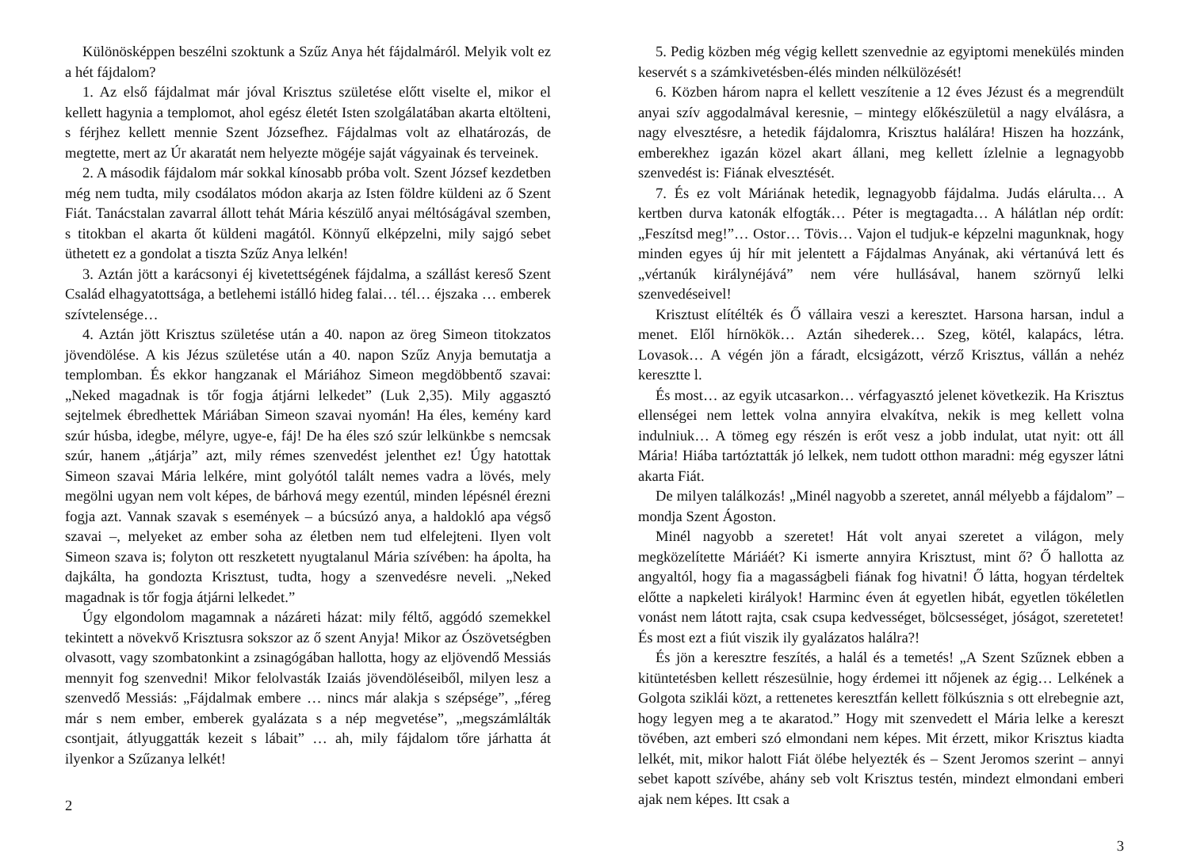Különösképpen beszélni szoktunk a Szűz Anya hét fájdalmáról. Melyik volt ez a hét fájdalom?
1. Az első fájdalmat már jóval Krisztus születése előtt viselte el, mikor el kellett hagynia a templomot, ahol egész életét Isten szolgálatában akarta eltölteni, s férjhez kellett mennie Szent Józsefhez. Fájdalmas volt az elhatározás, de megtette, mert az Úr akaratát nem helyezte mögéje saját vágyainak és terveinek.
2. A második fájdalom már sokkal kínosabb próba volt. Szent József kezdetben még nem tudta, mily csodálatos módon akarja az Isten földre küldeni az ő Szent Fiát. Tanácstalan zavarral állott tehát Mária készülő anyai méltóságával szemben, s titokban el akarta őt küldeni magától. Könnyű elképzelni, mily sajgó sebet üthetett ez a gondolat a tiszta Szűz Anya lelkén!
3. Aztán jött a karácsonyi éj kivetettségének fájdalma, a szállást kereső Szent Család elhagyatottsága, a betlehemi istálló hideg falai… tél… éjszaka … emberek szívtelensége…
4. Aztán jött Krisztus születése után a 40. napon az öreg Simeon titokzatos jövendölése. A kis Jézus születése után a 40. napon Szűz Anyja bemutatja a templomban. És ekkor hangzanak el Máriához Simeon megdöbbentő szavai: „Neked magadnak is tőr fogja átjárni lelkedet” (Luk 2,35). Mily aggasztó sejtelmek ébredhettek Máriában Simeon szavai nyomán! Ha éles, kemény kard szúr húsba, idegbe, mélyre, ugye-e, fáj! De ha éles szó szúr lelkünkbe s nemcsak szúr, hanem „átjárja” azt, mily rémes szenvedést jelenthet ez! Úgy hatottak Simeon szavai Mária lelkére, mint golyótól talált nemes vadra a lövés, mely megölni ugyan nem volt képes, de bárhová megy ezentúl, minden lépésnél érezni fogja azt. Vannak szavak s események – a búcsúzó anya, a haldokló apa végső szavai –, melyeket az ember soha az életben nem tud elfelejteni. Ilyen volt Simeon szava is; folyton ott reszketett nyugtalanul Mária szívében: ha ápolta, ha dajkálta, ha gondozta Krisztust, tudta, hogy a szenvedésre neveli. „Neked magadnak is tőr fogja átjárni lelkedet.”
Úgy elgondolom magamnak a názáreti házat: mily féltő, aggódó szemekkel tekintett a növekvő Krisztusra sokszor az ő szent Anyja! Mikor az Ószövetségben olvasott, vagy szombatonkint a zsinagógában hallotta, hogy az eljövendő Messiás mennyit fog szenvedni! Mikor felolvasták Izaiás jövendöléseiből, milyen lesz a szenvedő Messiás: „Fájdalmak embere … nincs már alakja s szépsége”, „féreg már s nem ember, emberek gyalázata s a nép megvetése”, „megszámlálták csontjait, átlyuggatták kezeit s lábait” … ah, mily fájdalom tőre járhatta át ilyenkor a Szűzanya lelkét!
2
5. Pedig közben még végig kellett szenvednie az egyiptomi menekülés minden keservét s a számkivetésben-élés minden nélkülözését!
6. Közben három napra el kellett veszítenie a 12 éves Jézust és a megrendült anyai szív aggodalmával keresnie, – mintegy előkészületül a nagy elválásra, a nagy elvesztésre, a hetedik fájdalomra, Krisztus halálára! Hiszen ha hozzánk, emberekhez igazán közel akart állani, meg kellett ízlelnie a legnagyobb szenvedést is: Fiának elvesztését.
7. És ez volt Máriának hetedik, legnagyobb fájdalma. Judás elárulta… A kertben durva katonák elfogták… Péter is megtagadta… A hálátlan nép ordít: „Feszítsd meg!”… Ostor… Tövis… Vajon el tudjuk-e képzelni magunknak, hogy minden egyes új hír mit jelentett a Fájdalmas Anyának, aki vértanúvá lett és „vértanúk királynéjává” nem vére hullásával, hanem szörnyű lelki szenvedéseivel!
Krisztust elítélték és Ő vállaira veszi a keresztet. Harsona harsan, indul a menet. Elől hírnökök… Aztán sihederek… Szeg, kötél, kalapács, létra. Lovasok… A végén jön a fáradt, elcsigázott, vérző Krisztus, vállán a nehéz keresztte l.
És most… az egyik utcasarkon… vérfagyasztó jelenet következik. Ha Krisztus ellenségei nem lettek volna annyira elvakítva, nekik is meg kellett volna indulniuk… A tömeg egy részén is erőt vesz a jobb indulat, utat nyit: ott áll Mária! Hiába tartóztatták jó lelkek, nem tudott otthon maradni: még egyszer látni akarta Fiát.
De milyen találkozás! „Minél nagyobb a szeretet, annál mélyebb a fájdalom” – mondja Szent Ágoston.
Minél nagyobb a szeretet! Hát volt anyai szeretet a világon, mely megközelítette Máriáét? Ki ismerte annyira Krisztust, mint ő? Ő hallotta az angyaltól, hogy fia a magasságbeli fiának fog hivatni! Ő látta, hogyan térdeltek előtte a napkeleti királyok! Harminc éven át egyetlen hibát, egyetlen tökéletlen vonást nem látott rajta, csak csupa kedvességet, bölcsességet, jóságot, szeretetet! És most ezt a fiút viszik ily gyalázatos halálra?!
És jön a keresztre feszítés, a halál és a temetés! „A Szent Szűznek ebben a kitüntetésben kellett részesülnie, hogy érdemei itt nőjenek az égig… Lelkének a Golgota sziklái közt, a rettenetes keresztfán kellett fölkúsznia s ott elrebegnie azt, hogy legyen meg a te akaratod.” Hogy mit szenvedett el Mária lelke a kereszt tövében, azt emberi szó elmondani nem képes. Mit érzett, mikor Krisztus kiadta lelkét, mit, mikor halott Fiát ölébe helyezték és – Szent Jeromos szerint – annyi sebet kapott szívébe, ahány seb volt Krisztus testén, mindezt elmondani emberi ajak nem képes. Itt csak a
3